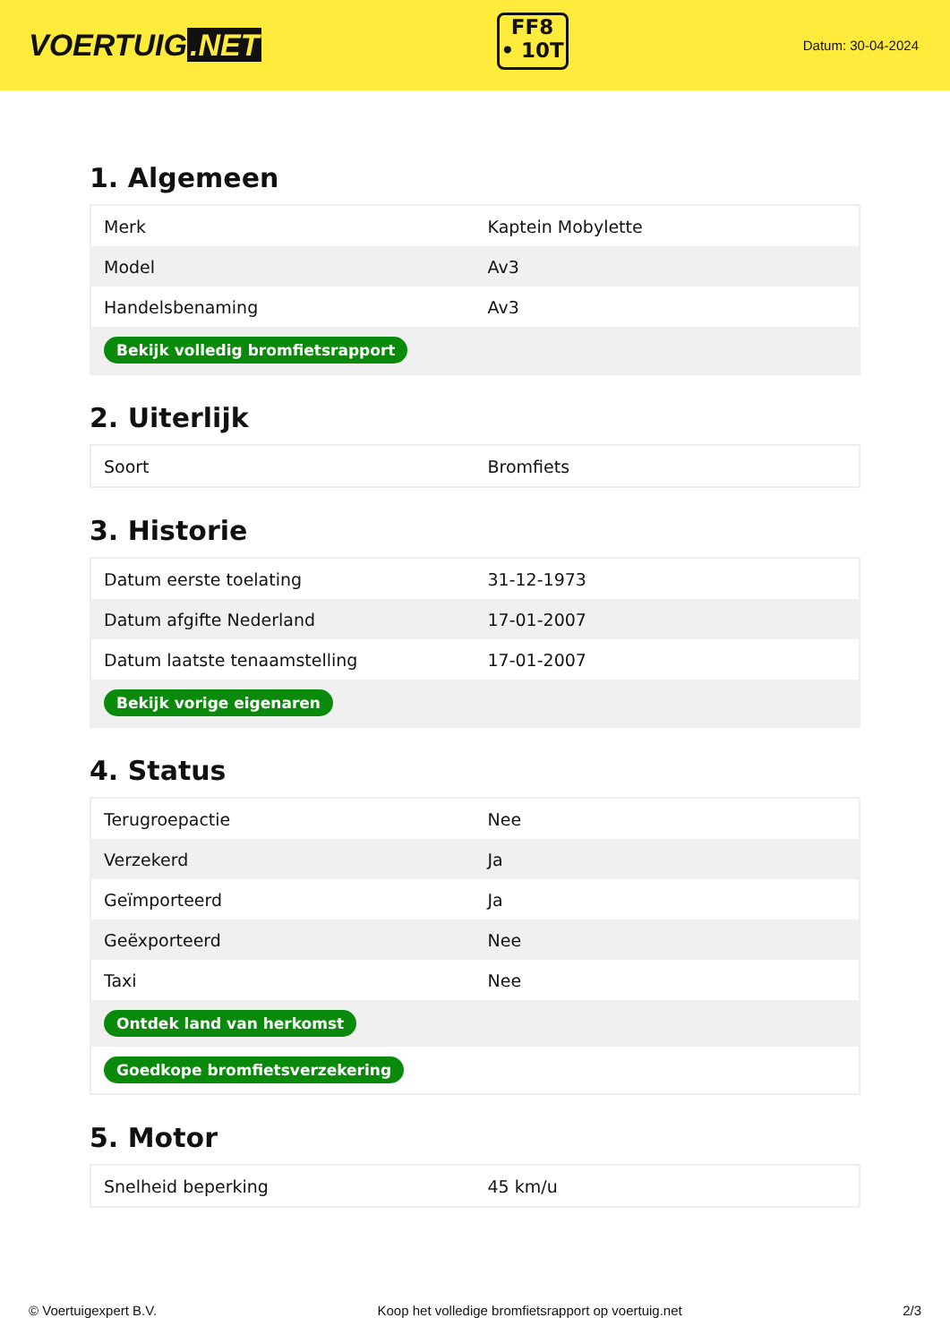VOERTUIG.NET
FF8
• 10T
Datum: 30-04-2024
1. Algemeen
| Merk | Kaptein Mobylette |
| Model | Av3 |
| Handelsbenaming | Av3 |
| Bekijk volledig bromfietsrapport | |
2. Uiterlijk
| Soort | Bromfiets |
3. Historie
| Datum eerste toelating | 31-12-1973 |
| Datum afgifte Nederland | 17-01-2007 |
| Datum laatste tenaamstelling | 17-01-2007 |
| Bekijk vorige eigenaren | |
4. Status
| Terugroepactie | Nee |
| Verzekerd | Ja |
| Geïmporteerd | Ja |
| Geëxporteerd | Nee |
| Taxi | Nee |
| Ontdek land van herkomst | |
| Goedkope bromfietsverzekering | |
5. Motor
| Snelheid beperking | 45 km/u |
© Voertuigexpert B.V. Koop het volledige bromfietsrapport op voertuig.net 2/3